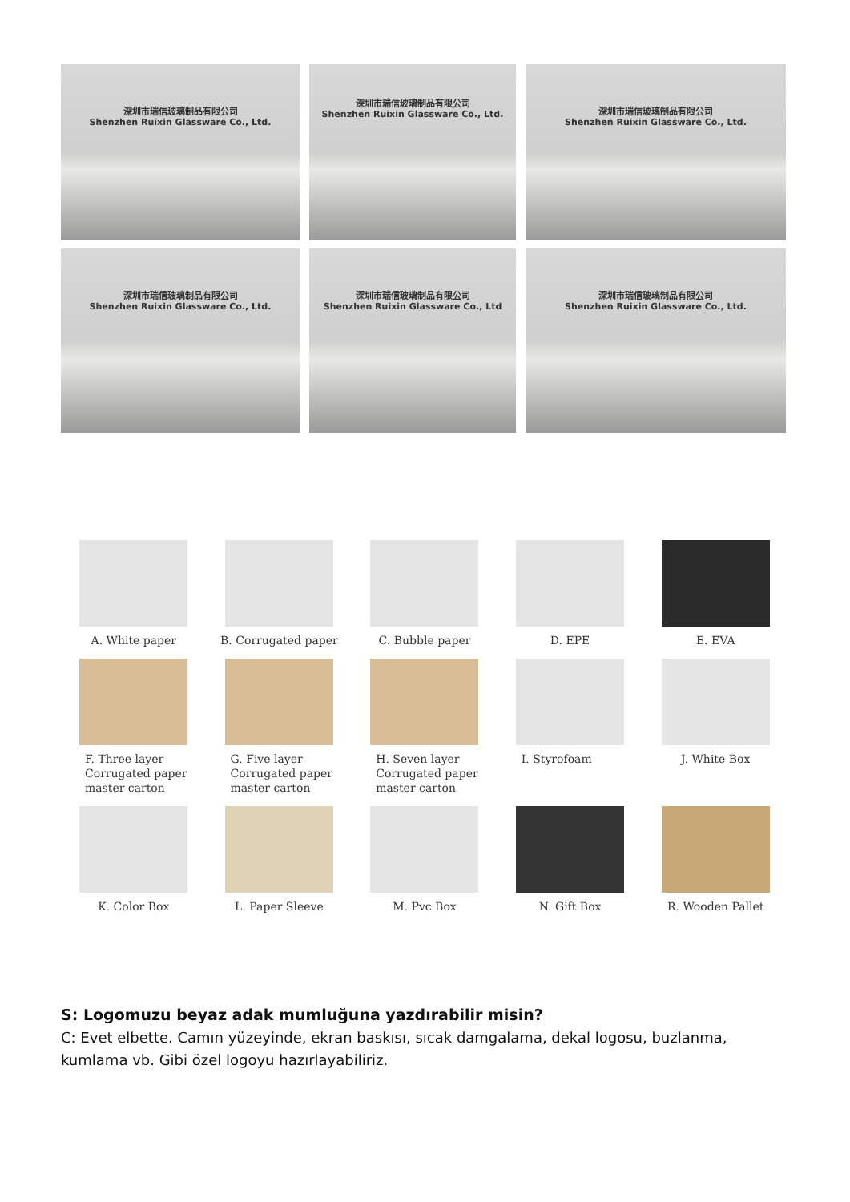深圳市瑞信玻璃制品有限公司
Shenzhen Ruixin Glassware Co., Ltd.
深圳市瑞信玻璃制品有限公司
Shenzhen Ruixin Glassware Co., Ltd.
深圳市瑞信玻璃制品有限公司
Shenzhen Ruixin Glassware Co., Ltd.
深圳市瑞信玻璃制品有限公司
Shenzhen Ruixin Glassware Co., Ltd.
深圳市瑞信玻璃制品有限公司
Shenzhen Ruixin Glassware Co., Ltd
深圳市瑞信玻璃制品有限公司
Shenzhen Ruixin Glassware Co., Ltd.
A. White paper
B. Corrugated paper
C. Bubble paper
D. EPE
E. EVA
F. Three layer
Corrugated paper
master carton
G. Five layer
Corrugated paper
master carton
H. Seven layer
Corrugated paper
master carton
I. Styrofoam
J. White Box
K. Color Box
L. Paper Sleeve
M. Pvc Box
N. Gift Box
R. Wooden Pallet
S: Logomuzu beyaz adak mumluğuna yazdırabilir misin?
C: Evet elbette. Camın yüzeyinde, ekran baskısı, sıcak damgalama, dekal logosu, buzlanma, kumlama vb. Gibi özel logoyu hazırlayabiliriz.